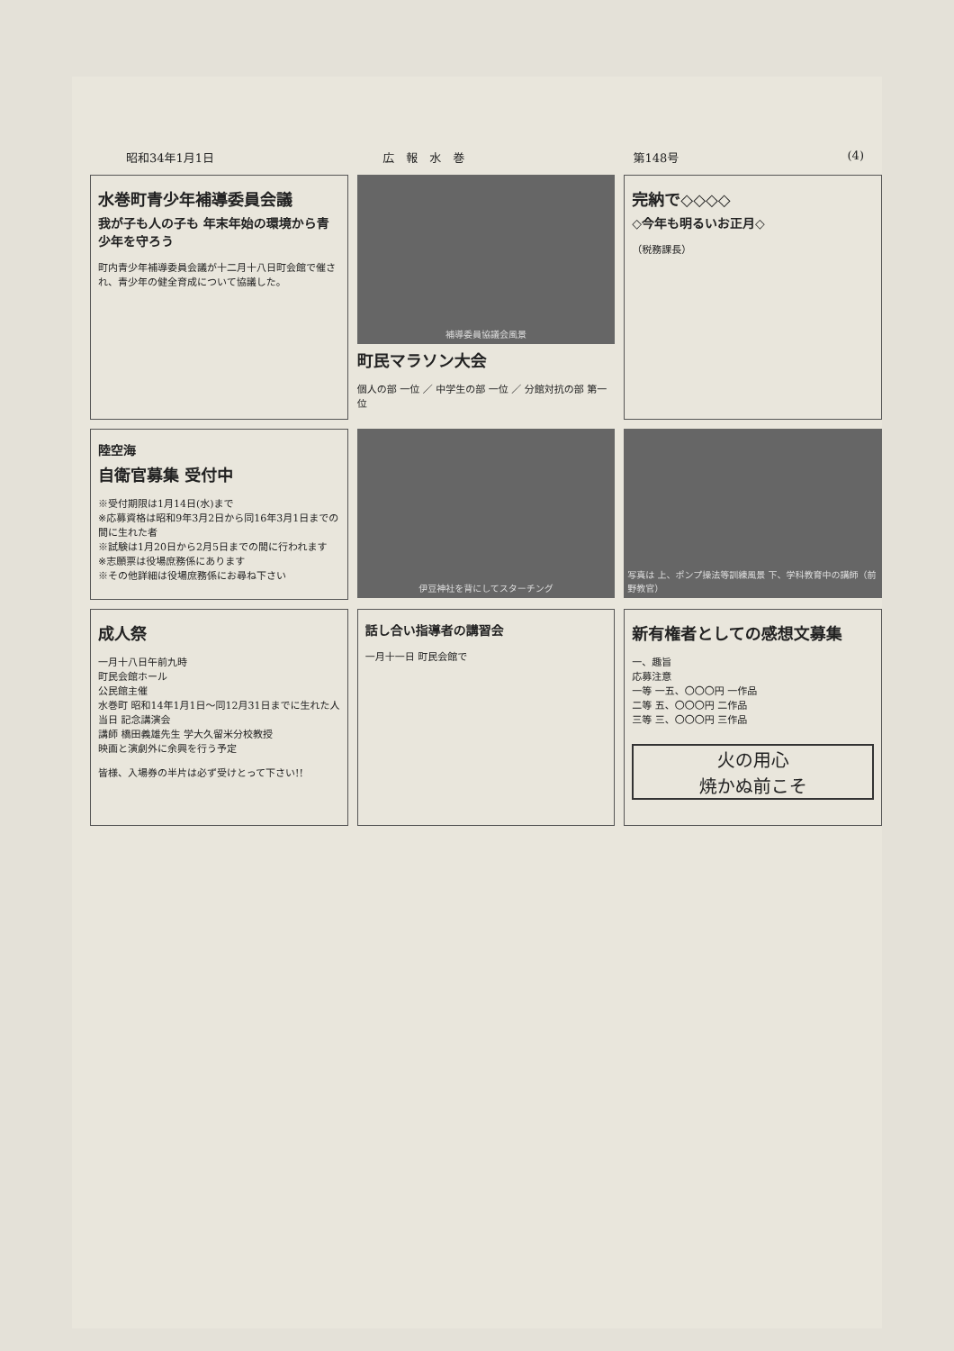昭和34年1月1日 広　報　水　巻 第148号 (4)
水巻町青少年補導委員会議
我が子も人の子も 年末年始の環境から青少年を守ろう
町内青少年補導委員会議が十二月十八日町会館で催され、青少年の健全育成について協議した。
補導委員協議会風景
町民マラソン大会
個人の部 一位 ／ 中学生の部 一位 ／ 分館対抗の部 第一位
完納で◇◇◇◇
◇今年も明るいお正月◇
（税務課長）
陸空海
自衛官募集 受付中
※受付期限は1月14日(水)まで
※応募資格は昭和9年3月2日から同16年3月1日までの間に生れた者
※試験は1月20日から2月5日までの間に行われます
※志願票は役場庶務係にあります
※その他詳細は役場庶務係にお尋ね下さい
伊豆神社を背にしてスターチング
写真は 上、ポンプ操法等訓練風景 下、学科教育中の講師（前野教官）
成人祭
一月十八日午前九時
町民会館ホール
公民館主催
水巻町 昭和14年1月1日～同12月31日までに生れた人
当日 記念講演会
講師 橋田義雄先生 学大久留米分校教授
映画と演劇外に余興を行う予定
皆様、入場券の半片は必ず受けとって下さい!!
話し合い指導者の講習会
一月十一日 町民会館で
新有権者としての感想文募集
一、趣旨
応募注意
一等 一五、〇〇〇円 一作品
二等 五、〇〇〇円 二作品
三等 三、〇〇〇円 三作品
火の用心
焼かぬ前こそ